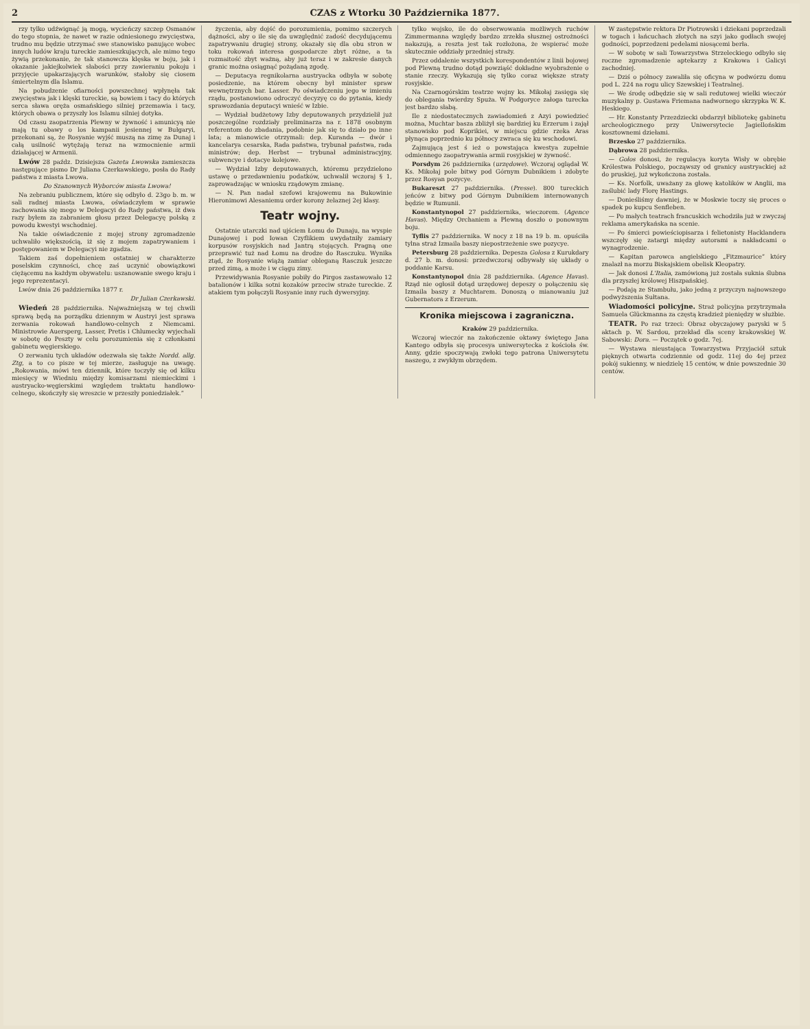2 CZAS z Wtorku 30 Października 1877.
rzy tylko udźwignąć ją mogą, wycieńczy szczep Osmanów do tego stopnia, że nawet w razie odniesionego zwycięstwa, trudno mu będzie utrzymać swe stanowisko panujące wobec innych ludów kraju tureckie zamieszkujących, ale mimo tego żywią przekonanie, że tak stanowcza klęska w boju, jak i okazanie jakiejkolwiek słabości przy zawieraniu pokoju i przyjęcie upakarzających warunków, stałoby się ciosem śmiertelnym dla Islamu.
Na pobudzenie ofiarności powszechnej wpłynęła tak zwycięstwa jak i klęski tureckie, są bowiem i tacy do których serca sława oręża osmańskiego silniej przemawia i tacy, których obawa o przyszły los Islamu silniej dotyka.
Od czasu zaopatrzenia Plewny w żywność i amunicyą nie mają tu obawy o los kampanii jesiennej w Bułgaryi, przekonani są, że Rosyanie wyjść muszą na zimę za Dunaj i całą usilność wytężają teraz na wzmocnienie armii działającej w Armenii.
Lwów 28 paźdz. Dzisiejsza Gazeta Lwowska zamieszcza następujące pismo Dr Juliana Czerkawskiego, posła do Rady państwa z miasta Lwowa.
Do Szanownych Wyborców miasta Lwowa!
Na zebraniu publicznem, które się odbyło d. 23go b. m. w sali radnej miasta Lwowa, oświadczyłem w sprawie zachowania się mego w Delegacyi do Rady państwa, iż dwa razy byłem za zabraniem głosu przez Delegacyę polską z powodu kwestyi wschodniej.
Na takie oświadczenie z mojej strony zgromadzenie uchwaliło większością, iż się z mojem zapatrywaniem i postępowaniem w Delegacyi nie zgadza.
Takiem zaś dopełnieniem ostatniej w charakterze poselskim czynności, chcę zaś uczynić obowiązkowi ciężącemu na każdym obywatelu: uszanowanie swego kraju i jego reprezentacyi.
Lwów dnia 26 października 1877 r.
Dr Julian Czerkawski.
Wiedeń 28 października. Najważniejszą w tej chwili sprawą będą na porządku dziennym w Austryi jest sprawa zerwania rokowań handlowo-celnych z Niemcami. Ministrowie Auersperg, Lasser, Pretis i Chlumecky wyjechali w sobotę do Peszty w celu porozumienia się z członkami gabinetu węgierskiego.
O zerwaniu tych układów odezwała się także Nordd. allg. Ztg, a to co pisze w tej mierze, zasługuje na uwagę. „Rokowania, mówi ten dziennik, które toczyły się od kilku miesięcy w Wiedniu między komisarzami niemieckimi i austryacko-węgierskimi względem traktatu handlowo-celnego, skończyły się wreszcie w przeszły poniedziałek.”
życzenia, aby dojść do porozumienia, pomimo szczerych dążności, aby o ile się da uwzględnić zadość decydującemu zapatrywaniu drugiej strony, okazały się dla obu stron w toku rokowań interesa gospodarcze zbyt różne, a ta rozmaitość zbyt ważną, aby już teraz i w zakresie danych granic można osiągnąć pożądaną zgodę.
— Deputacya regnikolarna austryacka odbyła w sobotę posiedzenie, na którem obecny był minister spraw wewnętrznych bar. Lasser. Po oświadczeniu jego w imieniu rządu, postanowiono odroczyć decyzyę co do pytania, kiedy sprawozdania deputacyi wnieść w Izbie.
— Wydział budżetowy Izby deputowanych przydzielił już poszczególne rozdziały preliminarza na r. 1878 osobnym referentom do zbadania, podobnie jak się to działo po inne lata; a mianowicie otrzymali: dep. Kuranda — dwór i kancelarya cesarska, Rada państwa, trybunał państwa, rada ministrów; dep. Herbst — trybunał administracyjny, subwencye i dotacye kolejowe.
— Wydział Izby deputowanych, któremu przydzielono ustawę o przedawnieniu podatków, uchwalił wczoraj § 1, zaprowadzając w wniosku rządowym zmianę.
— N. Pan nadał szefowi krajowemu na Bukowinie Hieronimowi Alesaniemu order korony żelaznej 2ej klasy.
Teatr wojny.
Ostatnie utarczki nad ujściem Łomu do Dunaju, na wyspie Dunajowej i pod Iowan Czyflikiem uwydatniły zamiary korpusów rosyjskich nad Jantrą stojących. Pragną one przeprawić tuż nad Łomu na drodze do Rasczuku. Wynika ztąd, że Rosyanie wiążą zamiar obleganą Rasczuk jeszcze przed zimą, a może i w ciągu zimy.
Przewidywania Rosyanie pobiły do Pirgos zastawowało 12 batalionów i kilka sotni kozaków przeciw straże tureckie. Z atakiem tym połączyli Rosyanie inny ruch dywersyjny.
tylko wojsko, ile do obserwowania możliwych ruchów Zimmermanna względy bardzo zrzekła słusznej ostrożności nakazują, a reszta jest tak rozłożona, że wspierać może skutecznie oddziały przedniej straży.
Przez oddalenie wszystkich korespondentów z linii bojowej pod Plewną trudno dotąd powziąść dokładne wyobrażenie o stanie rzeczy. Wykazują się tylko coraz większe straty rosyjskie.
Na Czarnogórskim teatrze wojny ks. Mikołaj zasięga się do oblegania twierdzy Spuża. W Podgoryce załoga turecka jest bardzo słabą.
Ile z niedostatecznych zawiadomień z Azyi powiedzieć można, Muchtar basza zbliżył się bardziej ku Erzerum i zajął stanowisko pod Koprikiei, w miejscu gdzie rzeka Aras płynąca poprzednio ku północy zwraca się ku wschodowi.
Zajmującą jest ś ież o powstająca kwestya zupełnie odmiennego zaopatrywania armii rosyjskiej w żywność.
Porsdym 26 października (urzędowe). Wczoraj oglądał W. Ks. Mikołaj pole bitwy pod Górnym Dubnikiem i zdobyte przez Rosyan pozycye.
Bukareszt 27 października. (Presse). 800 tureckich jeńców z bitwy pod Górnym Dubnikiem internowanych będzie w Rumunii.
Konstantynopol 27 października, wieczorem. (Agence Havas). Między Orchaniem a Plewną doszło o ponownym boju.
Tyflis 27 października. W nocy z 18 na 19 b. m. opuściła tylna straż Izmaila baszy niepostrzeżenie swe pozycye.
Petersburg 28 października. Depesza Golosa z Kurukdary d. 27 b. m. donosi: przedwczoraj odbywały się układy o poddanie Karsu.
Konstantynopol dnia 28 października. (Agence Havas). Rząd nie ogłosił dotąd urzędowej depeszy o połączeniu się Izmaila baszy z Muchtarem. Donoszą o mianowaniu już Gubernatora z Erzerum.
Kronika miejscowa i zagraniczna.
Kraków 29 października.
Wczoraj wieczór na zakończenie oktawy świętego Jana Kantego odbyła się procesya uniwersytecka z kościoła św. Anny, gdzie spoczywają zwłoki tego patrona Uniwersytetu naszego, z zwykłym obrzędem.
W zastępstwie rektora Dr Piotrowski i dziekani poprzedzali w togach i łańcuchach złotych na szyi jako godłach swojej godności, poprzedzeni pedelami niosącemi berła.
— W sobotę w sali Towarzystwa Strzeleckiego odbyło się roczne zgromadzenie aptekarzy z Krakowa i Galicyi zachodniej.
— Dziś o północy zawaliła się oficyna w podwórzu domu pod L. 224 na rogu ulicy Szewskiej i Teatralnej.
— We środę odbędzie się w sali redutowej wielki wieczór muzykalny p. Gustawa Friemana nadwornego skrzypka W. K. Heskiego.
— Hr. Konstanty Przezdziecki obdarzył bibliotekę gabinetu archeologicznego przy Uniwersytecie Jagiellońskim kosztownemi dziełami.
Brzesko 27 października.
Dąbrowa 28 października.
— Gołos donosi, że regulacya koryta Wisły w obrębie Królestwa Polskiego, począwszy od granicy austryackiej aż do pruskiej, już wykończona została.
— Ks. Norfolk, uważany za głowę katolików w Anglii, ma zaślubić lady Florę Hastings.
— Donieśliśmy dawniej, że w Moskwie toczy się proces o spadek po kupcu Senfleben.
— Po małych teatrach francuskich wchodziła już w zwyczaj reklama amerykańska na scenie.
— Po śmierci powieściopisarza i felietonisty Hacklandera wszczęły się zatargi między autorami a nakładcami o wynagrodzenie.
— Kapitan parowca angielskiego „Fitzmaurice” który znalazł na morzu Biskajskiem obelisk Kleopatry.
— Jak donosi L'Italia, zamówioną już została suknia ślubna dla przyszłej królowej Hiszpańskiej.
— Podają ze Stambułu, jako jedną z przyczyn najnowszego podwyższenia Sułtana.
Wiadomości policyjne. Straż policyjna przytrzymała Samuela Glückmanna za częstą kradzież pieniędzy w służbie.
TEATR. Po raz trzeci: Obraz obyczajowy paryski w 5 aktach p. W. Sardou, przekład dla sceny krakowskiej W. Sabowski: Dora. — Początek o godz. 7ej.
— Wystawa nieustająca Towarzystwa Przyjaciół sztuk pięknych otwarta codziennie od godz. 11ej do 4ej przez pokój sukienny, w niedzielę 15 centów, w dnie powszednie 30 centów.